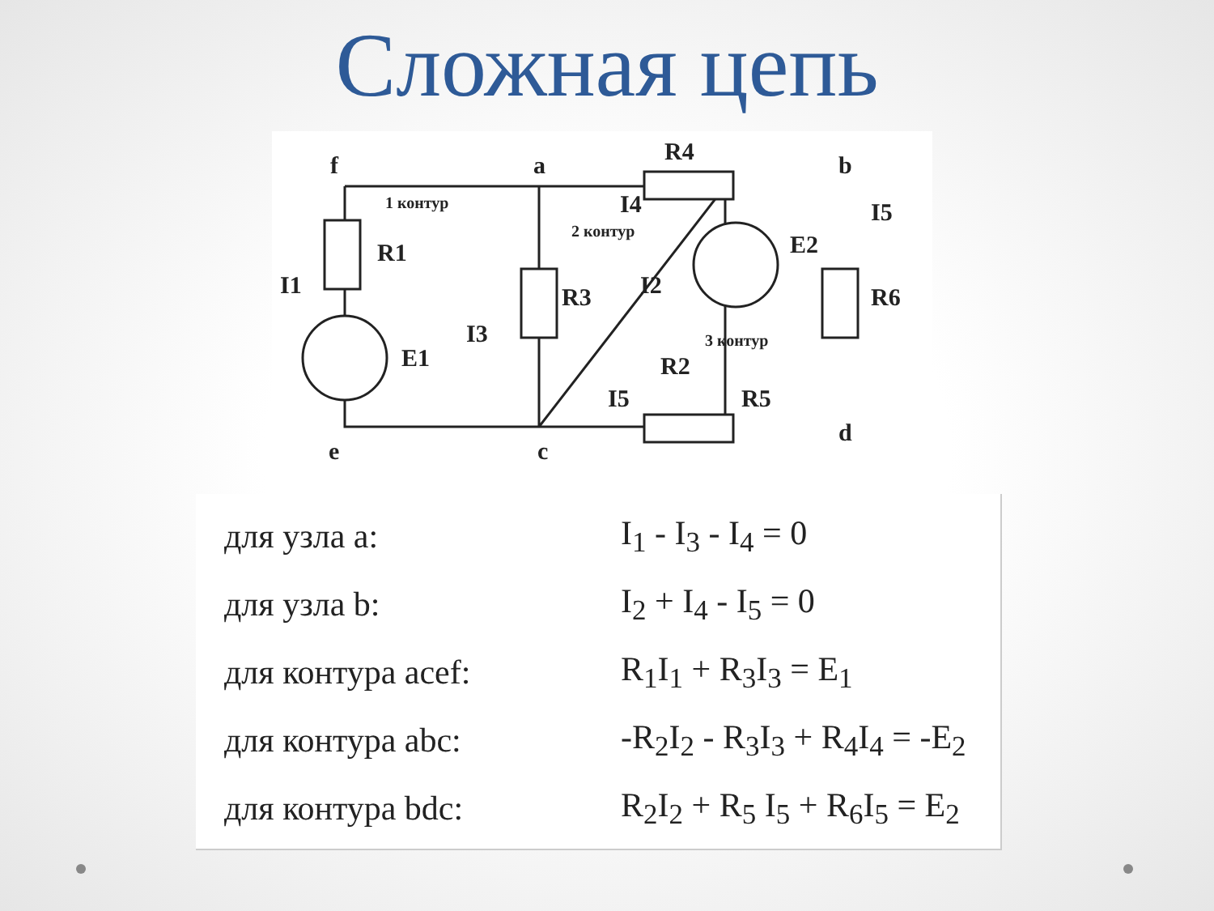Сложная цепь
f
a
b
e
c
d
R1
R3
R4
R6
R2
R5
E1
E2
I1
I3
I4
I5
I2
I5
1 контур
2 контур
3 контур
| для узла а: | I<sub>1</sub> - I<sub>3</sub> - I<sub>4</sub> = 0 |
| для узла b: | I<sub>2</sub> + I<sub>4</sub> - I<sub>5</sub> = 0 |
| для контура acef: | R<sub>1</sub>I<sub>1</sub> + R<sub>3</sub>I<sub>3</sub> = E<sub>1</sub> |
| для контура abc: | -R<sub>2</sub>I<sub>2</sub> - R<sub>3</sub>I<sub>3</sub> + R<sub>4</sub>I<sub>4</sub> = -E<sub>2</sub> |
| для контура bdc: | R<sub>2</sub>I<sub>2</sub> + R<sub>5</sub> I<sub>5</sub> + R<sub>6</sub>I<sub>5</sub> = E<sub>2</sub> |